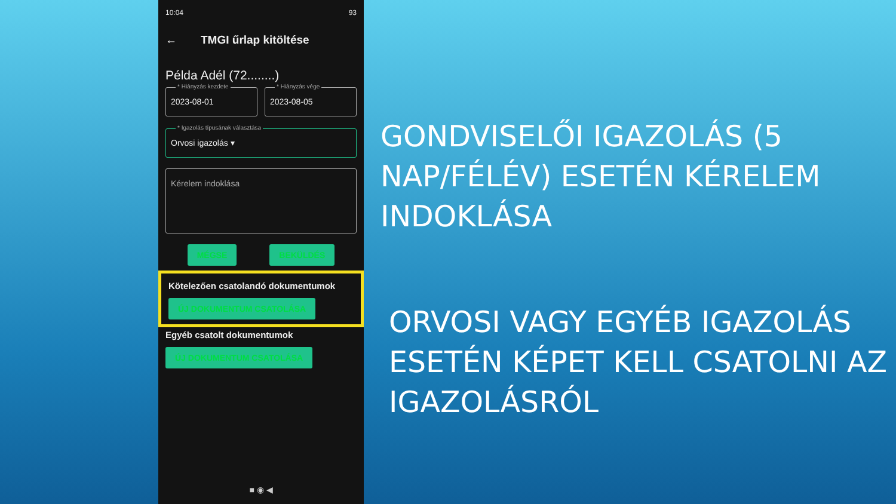10:04 93
← TMGI űrlap kitöltése
Példa Adél (72........)
* Hiányzás kezdete
2023-08-01
* Hiányzás vége
2023-08-05
* Igazolás típusának választása
Orvosi igazolás ▾
Kérelem indoklása
MÉGSE BEKÜLDÉS
Kötelezően csatolandó dokumentumok
ÚJ DOKUMENTUM CSATOLÁSA
Egyéb csatolt dokumentumok
ÚJ DOKUMENTUM CSATOLÁSA
■ ◉ ◀
GONDVISELŐI IGAZOLÁS (5 NAP/FÉLÉV) ESETÉN KÉRELEM INDOKLÁSA
ORVOSI VAGY EGYÉB IGAZOLÁS ESETÉN KÉPET KELL CSATOLNI AZ IGAZOLÁSRÓL